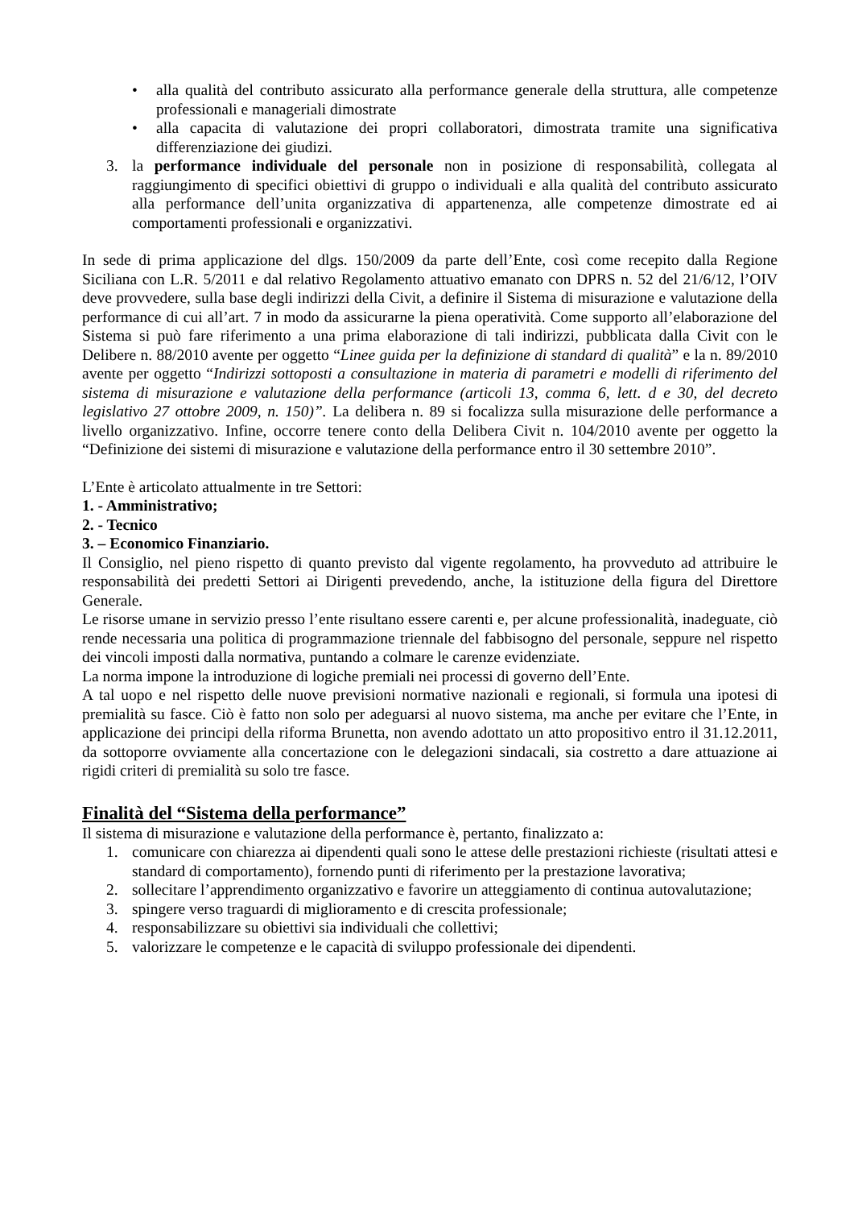• alla qualità del contributo assicurato alla performance generale della struttura, alle competenze professionali e manageriali dimostrate
• alla capacita di valutazione dei propri collaboratori, dimostrata tramite una significativa differenziazione dei giudizi.
3. la performance individuale del personale non in posizione di responsabilità, collegata al raggiungimento di specifici obiettivi di gruppo o individuali e alla qualità del contributo assicurato alla performance dell’unita organizzativa di appartenenza, alle competenze dimostrate ed ai comportamenti professionali e organizzativi.
In sede di prima applicazione del dlgs. 150/2009 da parte dell’Ente, così come recepito dalla Regione Siciliana con L.R. 5/2011 e dal relativo Regolamento attuativo emanato con DPRS n. 52 del 21/6/12, l’OIV deve provvedere, sulla base degli indirizzi della Civit, a definire il Sistema di misurazione e valutazione della performance di cui all’art. 7 in modo da assicurarne la piena operatività. Come supporto all’elaborazione del Sistema si può fare riferimento a una prima elaborazione di tali indirizzi, pubblicata dalla Civit con le Delibere n. 88/2010 avente per oggetto “Linee guida per la definizione di standard di qualità” e la n. 89/2010 avente per oggetto “Indirizzi sottoposti a consultazione in materia di parametri e modelli di riferimento del sistema di misurazione e valutazione della performance (articoli 13, comma 6, lett. d e 30, del decreto legislativo 27 ottobre 2009, n. 150)”. La delibera n. 89 si focalizza sulla misurazione delle performance a livello organizzativo. Infine, occorre tenere conto della Delibera Civit n. 104/2010 avente per oggetto la “Definizione dei sistemi di misurazione e valutazione della performance entro il 30 settembre 2010”.
L’Ente è articolato attualmente in tre Settori:
1. - Amministrativo;
2. - Tecnico
3. – Economico Finanziario.
Il Consiglio, nel pieno rispetto di quanto previsto dal vigente regolamento, ha provveduto ad attribuire le responsabilità dei predetti Settori ai Dirigenti prevedendo, anche, la istituzione della figura del Direttore Generale.
Le risorse umane in servizio presso l’ente risultano essere carenti e, per alcune professionalità, inadeguate, ciò rende necessaria una politica di programmazione triennale del fabbisogno del personale, seppure nel rispetto dei vincoli imposti dalla normativa, puntando a colmare le carenze evidenziate.
La norma impone la introduzione di logiche premiali nei processi di governo dell’Ente.
A tal uopo e nel rispetto delle nuove previsioni normative nazionali e regionali, si formula una ipotesi di premialità su fasce. Ciò è fatto non solo per adeguarsi al nuovo sistema, ma anche per evitare che l’Ente, in applicazione dei principi della riforma Brunetta, non avendo adottato un atto propositivo entro il 31.12.2011, da sottoporre ovviamente alla concertazione con le delegazioni sindacali, sia costretto a dare attuazione ai rigidi criteri di premialità su solo tre fasce.
Finalità del “Sistema della performance”
Il sistema di misurazione e valutazione della performance è, pertanto, finalizzato a:
1. comunicare con chiarezza ai dipendenti quali sono le attese delle prestazioni richieste (risultati attesi e standard di comportamento), fornendo punti di riferimento per la prestazione lavorativa;
2. sollecitare l’apprendimento organizzativo e favorire un atteggiamento di continua autovalutazione;
3. spingere verso traguardi di miglioramento e di crescita professionale;
4. responsabilizzare su obiettivi sia individuali che collettivi;
5. valorizzare le competenze e le capacità di sviluppo professionale dei dipendenti.